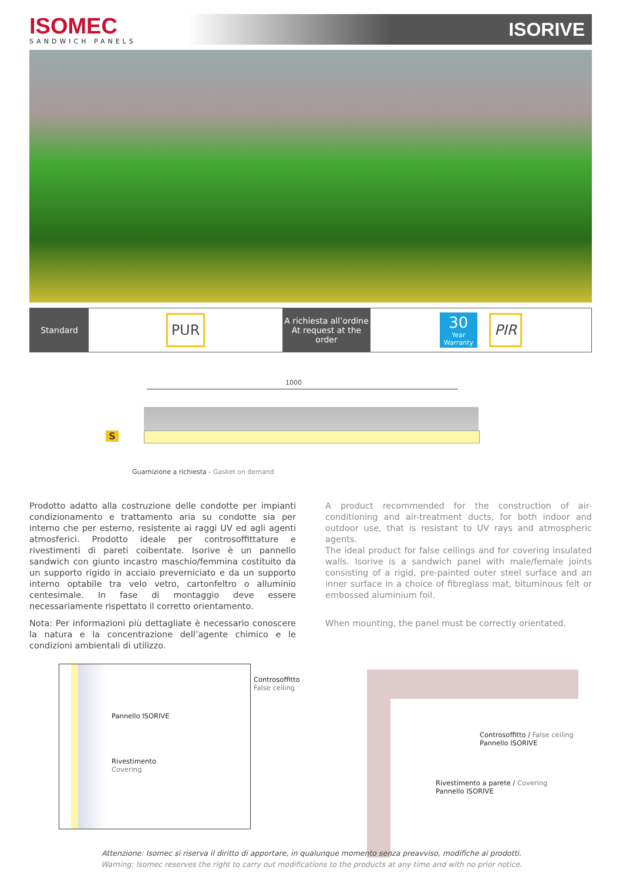ISOMEC
SANDWICH PANELS
ISORIVE
Standard
PUR
A richiesta all’ordine
At request at the order
30
Year
Warranty
PIR
1000
S
Guarnizione a richiesta - Gasket on demand
Prodotto adatto alla costruzione delle condotte per impianti condizionamento e trattamento aria su condotte sia per interno che per esterno, resistente ai raggi UV ed agli agenti atmosferici. Prodotto ideale per controsoffittature e rivestimenti di pareti coibentate. Isorive è un pannello sandwich con giunto incastro maschio/femmina costituito da un supporto rigido in acciaio preverniciato e da un supporto interno optabile tra velo vetro, cartonfeltro o alluminio centesimale. In fase di montaggio deve essere necessariamente rispettato il corretto orientamento.
Nota: Per informazioni più dettagliate è necessario conoscere la natura e la concentrazione dell’agente chimico e le condizioni ambientali di utilizzo.
A product recommended for the construction of air-conditioning and air-treatment ducts, for both indoor and outdoor use, that is resistant to UV rays and atmospheric agents.
The ideal product for false ceilings and for covering insulated walls. Isorive is a sandwich panel with male/female joints consisting of a rigid, pre-painted outer steel surface and an inner surface in a choice of fibreglass mat, bituminous felt or embossed aluminium foil.
When mounting, the panel must be correctly orientated.
Controsoffitto
False ceiling
Pannello ISORIVE
Rivestimento
Covering
Controsoffitto / False ceiling
Pannello ISORIVE
Rivestimento a parete / Covering
Pannello ISORIVE
Attenzione: Isomec si riserva il diritto di apportare, in qualunque momento senza preavviso, modifiche ai prodotti.
Warning: Isomec reserves the right to carry out modifications to the products at any time and with no prior notice.